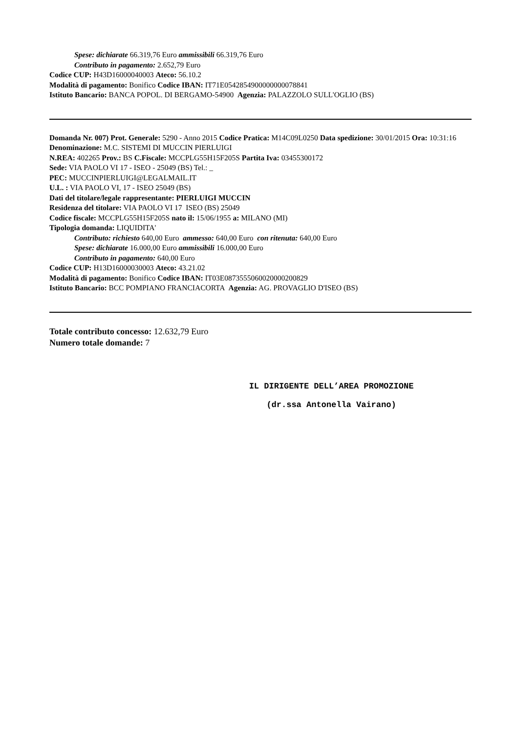Spese: dichiarate 66.319,76 Euro ammissibili 66.319,76 Euro
Contributo in pagamento: 2.652,79 Euro
Codice CUP: H43D16000040003 Ateco: 56.10.2
Modalità di pagamento: Bonifico Codice IBAN: IT71E0542854900000000078841
Istituto Bancario: BANCA POPOL. DI BERGAMO-54900 Agenzia: PALAZZOLO SULL'OGLIO (BS)
Domanda Nr. 007) Prot. Generale: 5290 - Anno 2015 Codice Pratica: M14C09L0250 Data spedizione: 30/01/2015 Ora: 10:31:16
Denominazione: M.C. SISTEMI DI MUCCIN PIERLUIGI
N.REA: 402265 Prov.: BS C.Fiscale: MCCPLG55H15F205S Partita Iva: 03455300172
Sede: VIA PAOLO VI 17 - ISEO - 25049 (BS) Tel.: _
PEC: MUCCINPIERLUIGI@LEGALMAIL.IT
U.L. : VIA PAOLO VI, 17 - ISEO 25049 (BS)
Dati del titolare/legale rappresentante: PIERLUIGI MUCCIN
Residenza del titolare: VIA PAOLO VI 17 ISEO (BS) 25049
Codice fiscale: MCCPLG55H15F205S nato il: 15/06/1955 a: MILANO (MI)
Tipologia domanda: LIQUIDITA'
Contributo: richiesto 640,00 Euro ammesso: 640,00 Euro con ritenuta: 640,00 Euro
Spese: dichiarate 16.000,00 Euro ammissibili 16.000,00 Euro
Contributo in pagamento: 640,00 Euro
Codice CUP: H13D16000030003 Ateco: 43.21.02
Modalità di pagamento: Bonifico Codice IBAN: IT03E0873555060020000200829
Istituto Bancario: BCC POMPIANO FRANCIACORTA Agenzia: AG. PROVAGLIO D'ISEO (BS)
Totale contributo concesso: 12.632,79 Euro
Numero totale domande: 7
IL DIRIGENTE DELL’AREA PROMOZIONE
(dr.ssa Antonella Vairano)